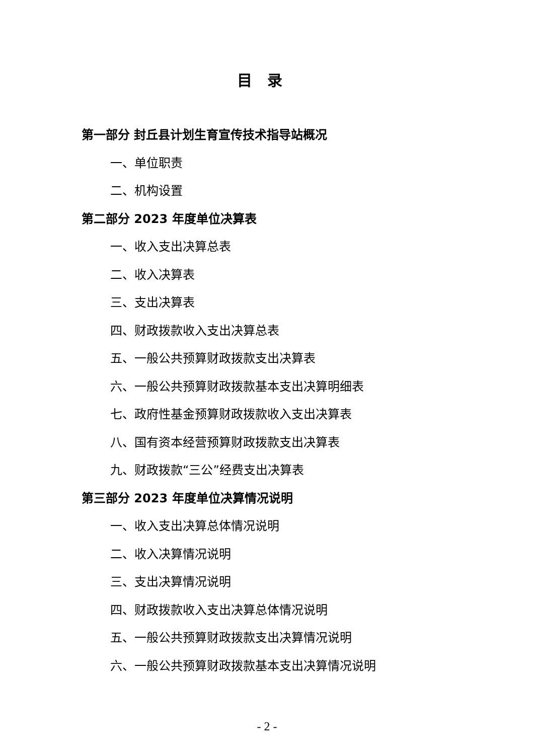目录
第一部分 封丘县计划生育宣传技术指导站概况
一、单位职责
二、机构设置
第二部分 2023 年度单位决算表
一、收入支出决算总表
二、收入决算表
三、支出决算表
四、财政拨款收入支出决算总表
五、一般公共预算财政拨款支出决算表
六、一般公共预算财政拨款基本支出决算明细表
七、政府性基金预算财政拨款收入支出决算表
八、国有资本经营预算财政拨款支出决算表
九、财政拨款“三公”经费支出决算表
第三部分 2023 年度单位决算情况说明
一、收入支出决算总体情况说明
二、收入决算情况说明
三、支出决算情况说明
四、财政拨款收入支出决算总体情况说明
五、一般公共预算财政拨款支出决算情况说明
六、一般公共预算财政拨款基本支出决算情况说明
- 2 -